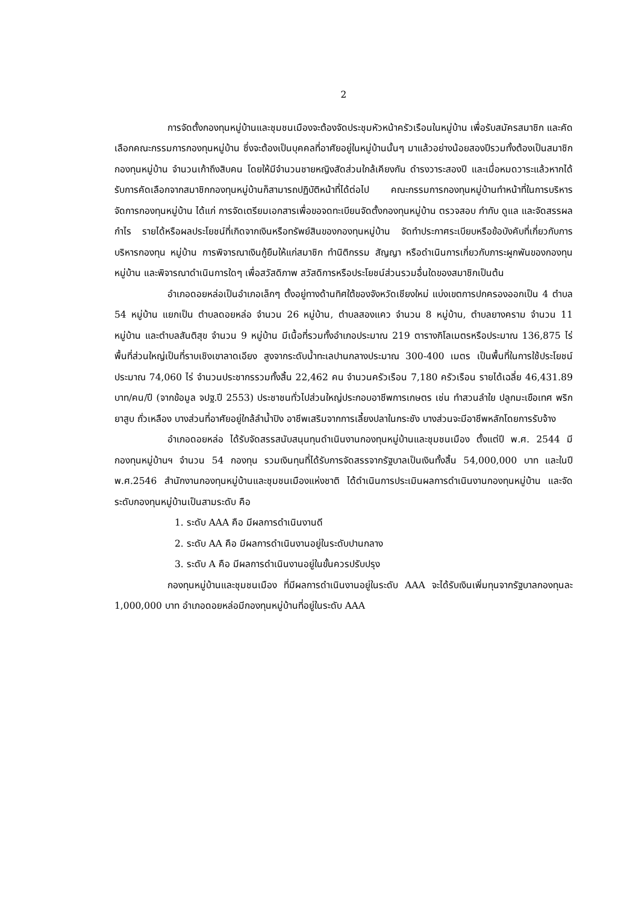2
การจัดตั้งกองทุนหมู่บ้านและชุมชนเมืองจะต้องจัดประชุมหัวหน้าครัวเรือนในหมู่บ้าน เพื่อรับสมัครสมาชิก และคัดเลือกคณะกรรมการกองทุนหมู่บ้าน ซึ่งจะต้องเป็นบุคคลที่อาศัยอยู่ในหมู่บ้านนั้นๆ มาแล้วอย่างน้อยสองปีรวมทั้งต้องเป็นสมาชิกกองทุนหมู่บ้าน จำนวนเก้าถึงสิบคน โดยให้มีจำนวนชายหญิงสัดส่วนใกล้เคียงกัน ดำรงวาระสองปี และเมื่อหมดวาระแล้วหากได้รับการคัดเลือกจากสมาชิกกองทุนหมู่บ้านก็สามารถปฏิบัติหน้าที่ได้ต่อไป คณะกรรมการกองทุนหมู่บ้านทำหน้าที่ในการบริหารจัดการกองทุนหมู่บ้าน ได้แก่ การจัดเตรียมเอกสารเพื่อขอจดทะเบียนจัดตั้งกองทุนหมู่บ้าน ตรวจสอบ กำกับ ดูแล และจัดสรรผลกำไร รายได้หรือผลประโยชน์ที่เกิดจากเงินหรือทรัพย์สินของกองทุนหมู่บ้าน จัดทำประกาศระเบียบหรือข้อบังคับที่เกี่ยวกับการบริหารกองทุน หมู่บ้าน การพิจารณาเงินกู้ยืมให้แก่สมาชิก ทำนิติกรรม สัญญา หรือดำเนินการเกี่ยวกับภาระผูกพันของกองทุนหมู่บ้าน และพิจารณาดำเนินการใดๆ เพื่อสวัสดิภาพ สวัสดิการหรือประโยชน์ส่วนรวมอื่นใดของสมาชิกเป็นต้น
อำเภอดอยหล่อเป็นอำเภอเล็กๆ ตั้งอยู่ทางด้านทิศใต้ของจังหวัดเชียงใหม่ แบ่งเขตการปกครองออกเป็น 4 ตำบล 54 หมู่บ้าน แยกเป็น ตำบลดอยหล่อ จำนวน 26 หมู่บ้าน, ตำบลสองแคว จำนวน 8 หมู่บ้าน, ตำบลยางคราม จำนวน 11 หมู่บ้าน และตำบลสันติสุข จำนวน 9 หมู่บ้าน มีเนื้อที่รวมทั้งอำเภอประมาณ 219 ตารางกิโลเมตรหรือประมาณ 136,875 ไร่ พื้นที่ส่วนใหญ่เป็นที่ราบเชิงเขาลาดเอียง สูงจากระดับน้ำทะเลปานกลางประมาณ 300-400 เมตร เป็นพื้นที่ในการใช้ประโยชน์ประมาณ 74,060 ไร่ จำนวนประชากรรวมทั้งสิ้น 22,462 คน จำนวนครัวเรือน 7,180 ครัวเรือน รายได้เฉลี่ย 46,431.89 บาท/คน/ปี (จากข้อมูล จปฐ.ปี 2553) ประชาชนทั่วไปส่วนใหญ่ประกอบอาชีพการเกษตร เช่น ทำสวนลำใย ปลูกมะเขือเทศ พริก ยาสูบ ถั่วเหลือง บางส่วนที่อาศัยอยู่ใกล้ลำน้ำปิง อาชีพเสริมจากการเลี้ยงปลาในกระชัง บางส่วนจะมีอาชีพหลักโดยการรับจ้าง
อำเภอดอยหล่อ ได้รับจัดสรรสนับสนุนทุนดำเนินงานกองทุนหมู่บ้านและชุมชนเมือง ตั้งแต่ปี พ.ศ. 2544 มีกองทุนหมู่บ้านฯ จำนวน 54 กองทุน รวมเงินทุนที่ได้รับการจัดสรรจากรัฐบาลเป็นเงินทั้งสิ้น 54,000,000 บาท และในปี พ.ศ.2546 สำนักงานกองทุนหมู่บ้านและชุมชนเมืองแห่งชาติ ได้ดำเนินการประเมินผลการดำเนินงานกองทุนหมู่บ้าน และจัดระดับกองทุนหมู่บ้านเป็นสามระดับ คือ
1. ระดับ AAA คือ มีผลการดำเนินงานดี
2. ระดับ AA คือ มีผลการดำเนินงานอยู่ในระดับปานกลาง
3. ระดับ A คือ มีผลการดำเนินงานอยู่ในขั้นควรปรับปรุง
กองทุนหมู่บ้านและชุมชนเมือง ที่มีผลการดำเนินงานอยู่ในระดับ AAA จะได้รับเงินเพิ่มทุนจากรัฐบาลกองทุนละ 1,000,000 บาท อำเภอดอยหล่อมีกองทุนหมู่บ้านที่อยู่ในระดับ AAA